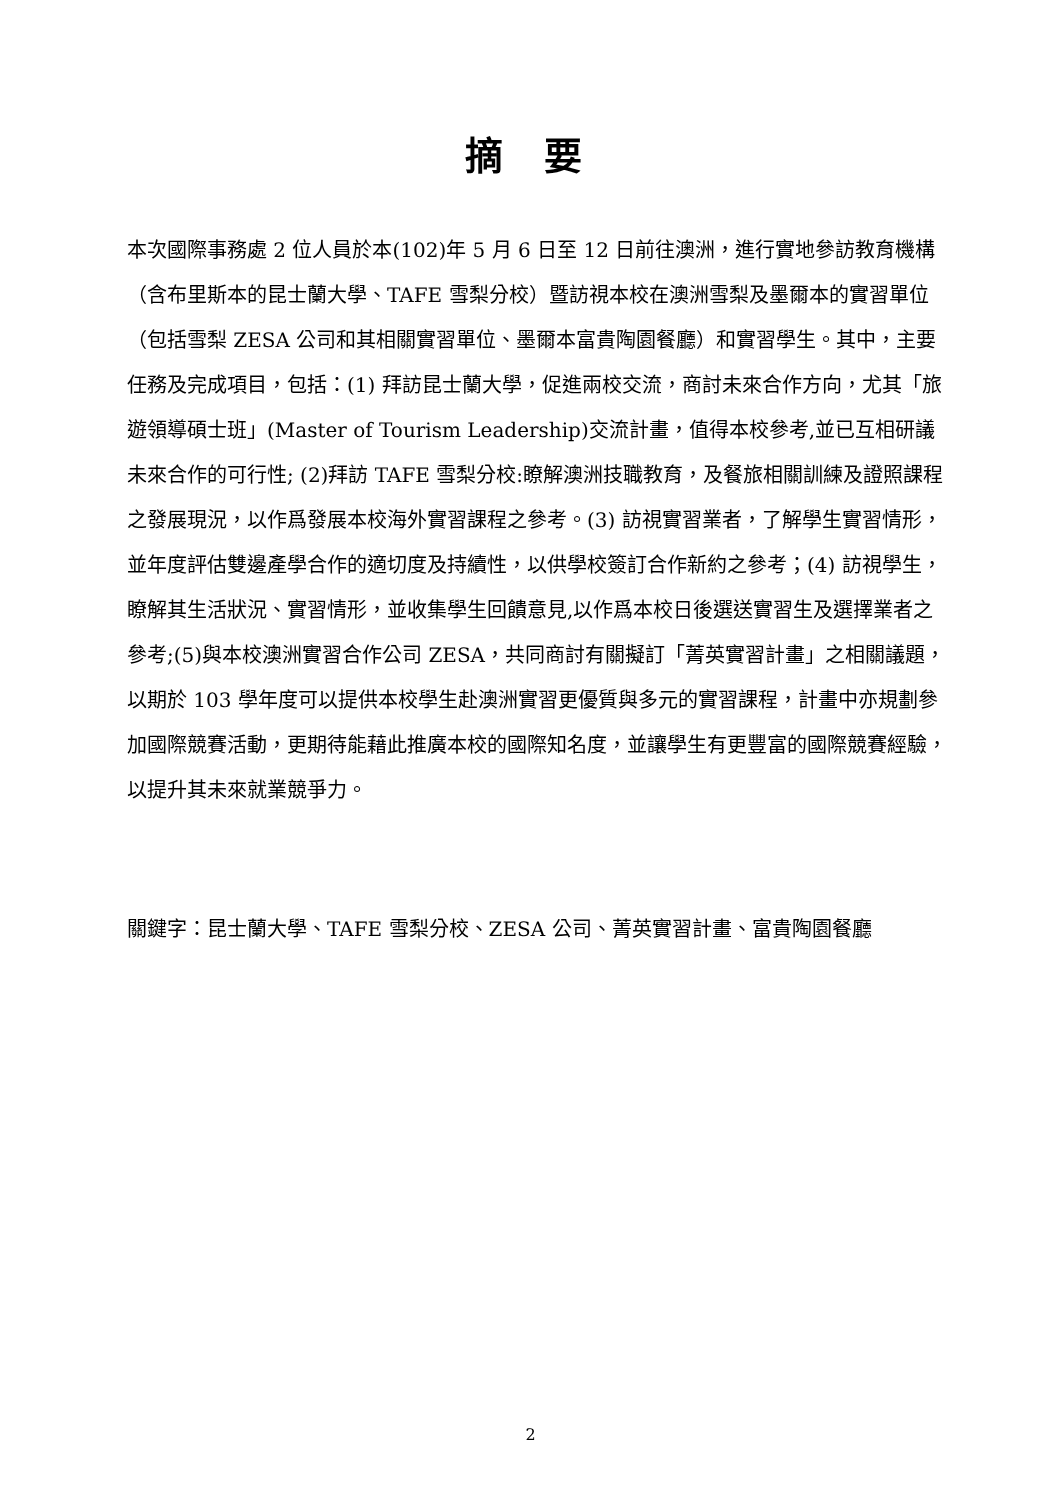摘 要
本次國際事務處 2 位人員於本(102)年 5 月 6 日至 12 日前往澳洲，進行實地參訪教育機構（含布里斯本的昆士蘭大學、TAFE 雪梨分校）暨訪視本校在澳洲雪梨及墨爾本的實習單位（包括雪梨 ZESA 公司和其相關實習單位、墨爾本富貴陶園餐廳）和實習學生。其中，主要任務及完成項目，包括：(1) 拜訪昆士蘭大學，促進兩校交流，商討未來合作方向，尤其「旅遊領導碩士班」(Master of Tourism Leadership)交流計畫，值得本校參考,並已互相研議未來合作的可行性; (2)拜訪 TAFE 雪梨分校:瞭解澳洲技職教育，及餐旅相關訓練及證照課程之發展現況，以作爲發展本校海外實習課程之參考。(3) 訪視實習業者，了解學生實習情形，並年度評估雙邊產學合作的適切度及持續性，以供學校簽訂合作新約之參考；(4) 訪視學生，瞭解其生活狀況、實習情形，並收集學生回饋意見,以作爲本校日後選送實習生及選擇業者之參考;(5)與本校澳洲實習合作公司 ZESA，共同商討有關擬訂「菁英實習計畫」之相關議題，以期於 103 學年度可以提供本校學生赴澳洲實習更優質與多元的實習課程，計畫中亦規劃參加國際競賽活動，更期待能藉此推廣本校的國際知名度，並讓學生有更豐富的國際競賽經驗，以提升其未來就業競爭力。
關鍵字：昆士蘭大學、TAFE 雪梨分校、ZESA 公司、菁英實習計畫、富貴陶園餐廳
2